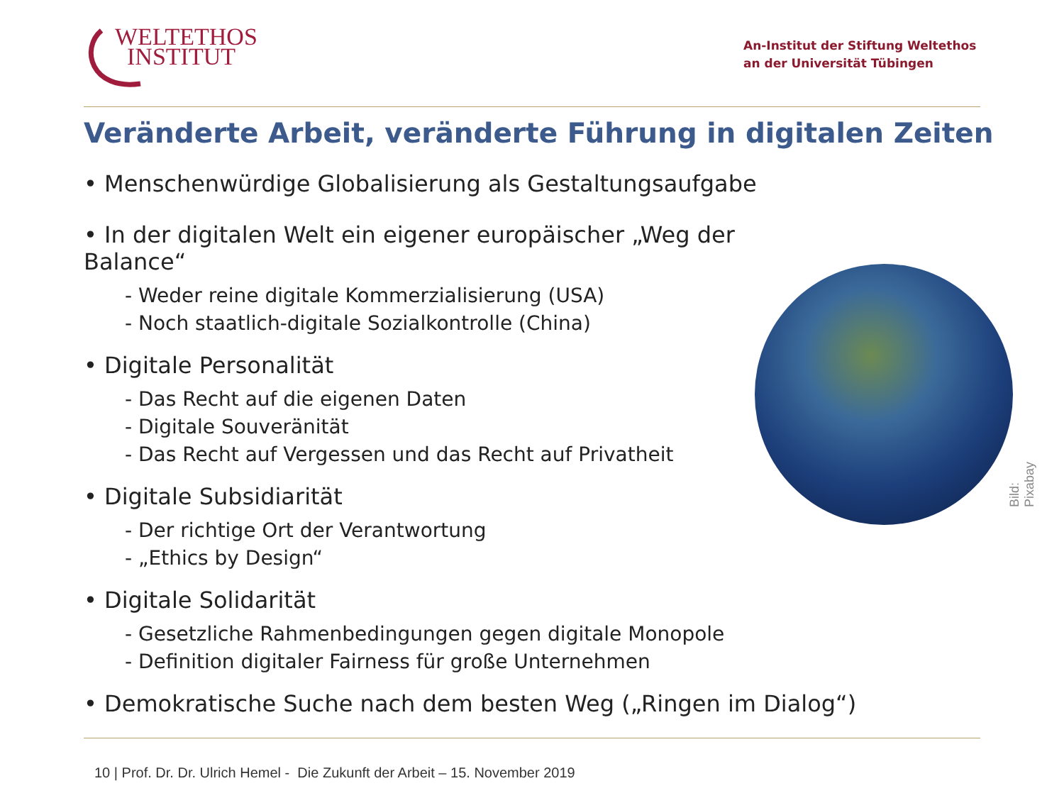WELTETHOS
INSTITUT
An-Institut der Stiftung Weltethos
an der Universität Tübingen
Veränderte Arbeit, veränderte Führung in digitalen Zeiten
• Menschenwürdige Globalisierung als Gestaltungsaufgabe
• In der digitalen Welt ein eigener europäischer „Weg der Balance“
- Weder reine digitale Kommerzialisierung (USA)
- Noch staatlich-digitale Sozialkontrolle (China)
• Digitale Personalität
- Das Recht auf die eigenen Daten
- Digitale Souveränität
- Das Recht auf Vergessen und das Recht auf Privatheit
• Digitale Subsidiarität
- Der richtige Ort der Verantwortung
- „Ethics by Design“
• Digitale Solidarität
- Gesetzliche Rahmenbedingungen gegen digitale Monopole
- Definition digitaler Fairness für große Unternehmen
• Demokratische Suche nach dem besten Weg („Ringen im Dialog“)
Bild: Pixabay
10 | Prof. Dr. Dr. Ulrich Hemel - Die Zukunft der Arbeit – 15. November 2019